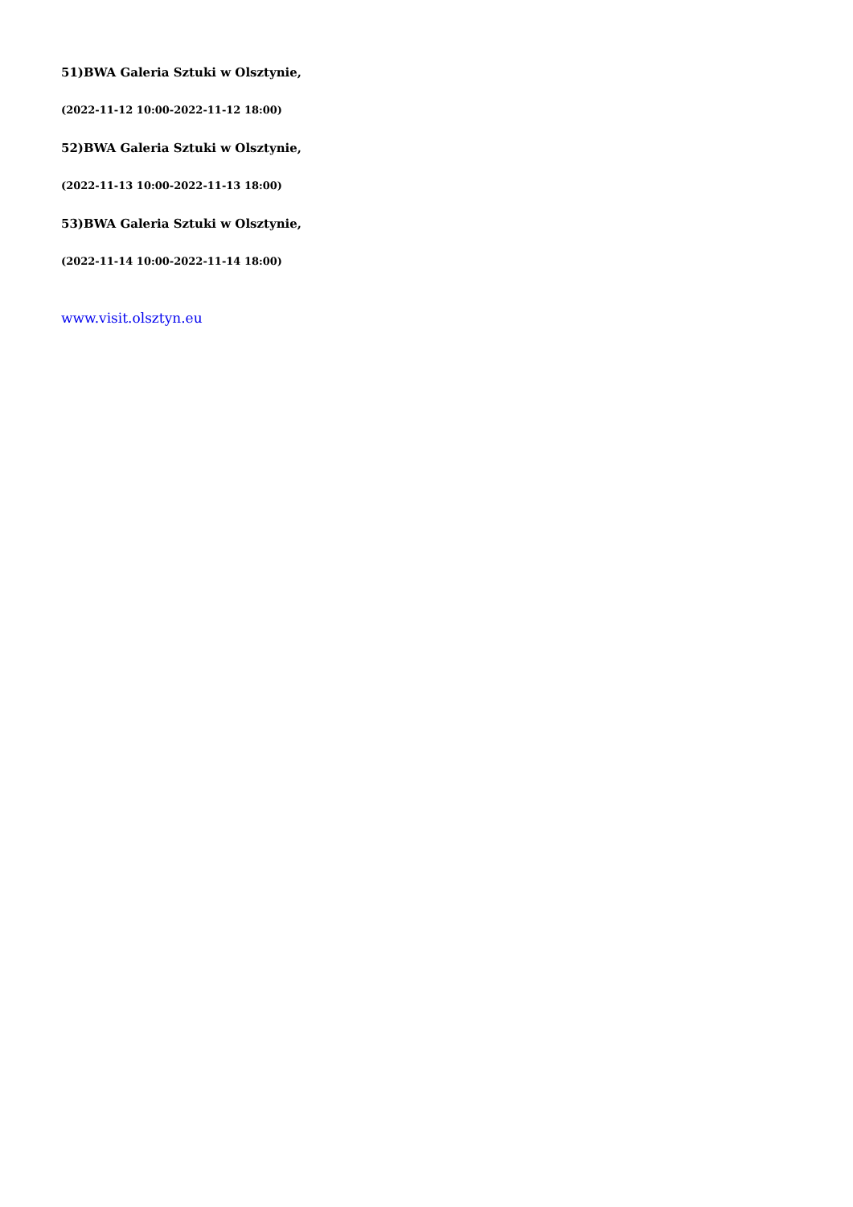51)BWA Galeria Sztuki w Olsztynie,
(2022-11-12 10:00-2022-11-12 18:00)
52)BWA Galeria Sztuki w Olsztynie,
(2022-11-13 10:00-2022-11-13 18:00)
53)BWA Galeria Sztuki w Olsztynie,
(2022-11-14 10:00-2022-11-14 18:00)
www.visit.olsztyn.eu